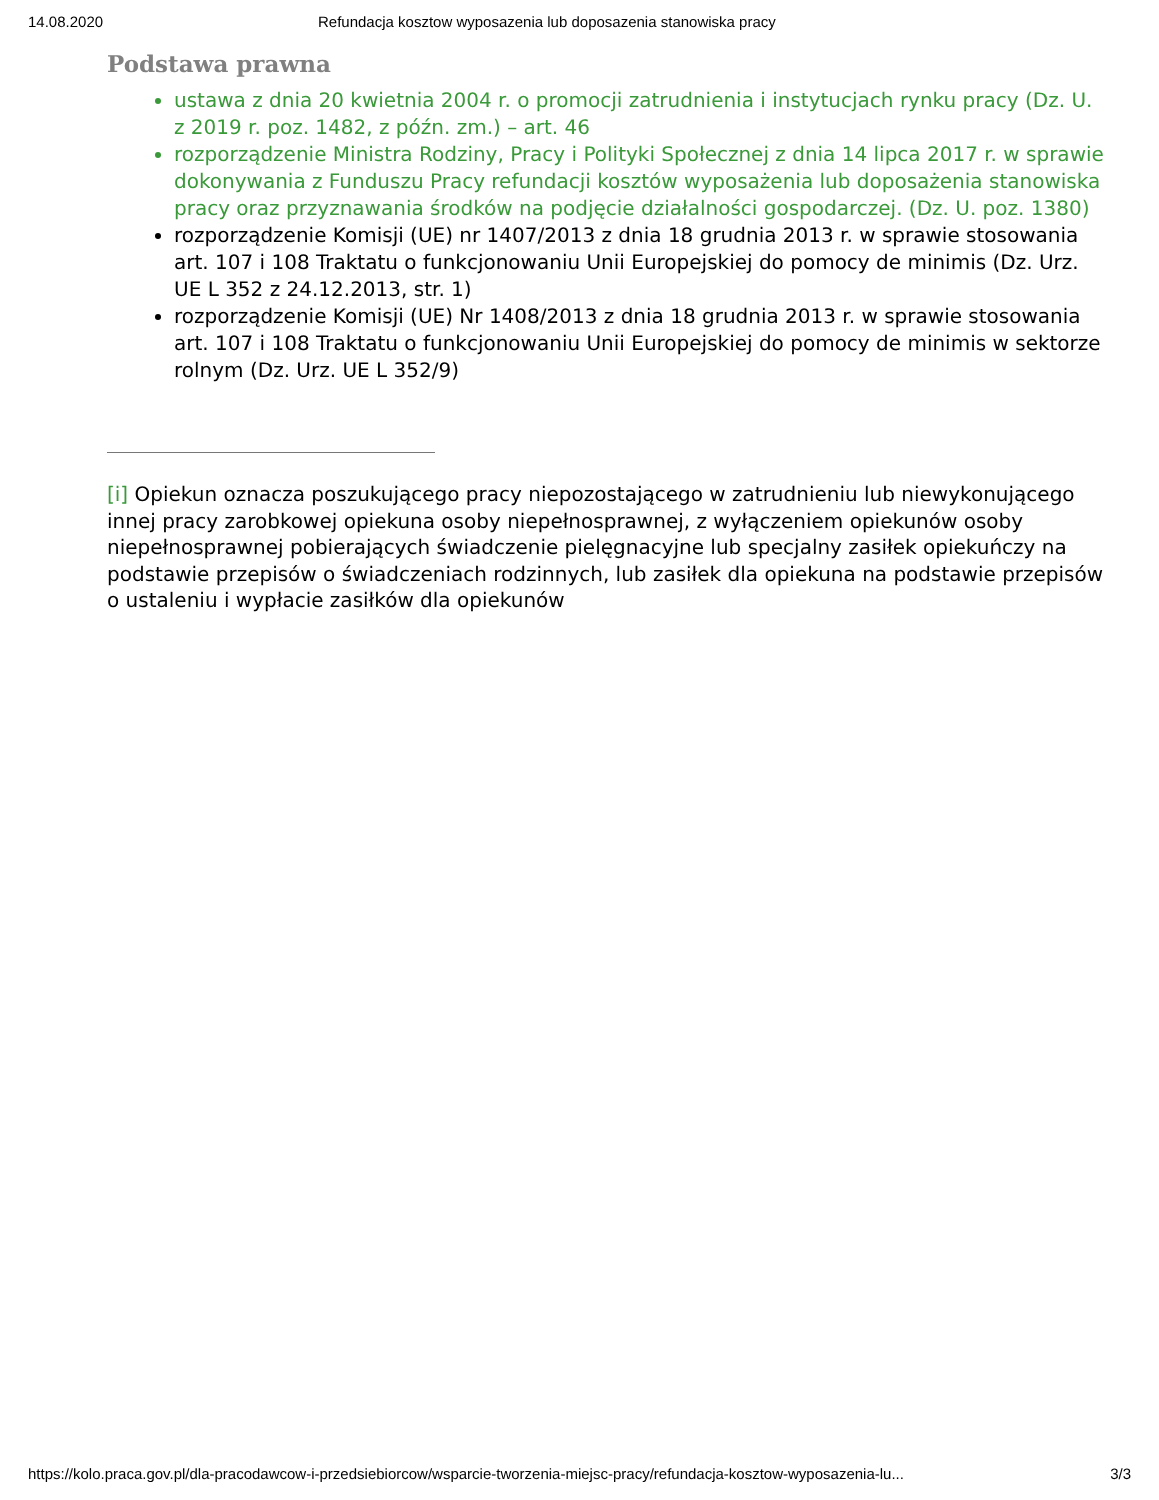14.08.2020 Refundacja kosztow wyposazenia lub doposazenia stanowiska pracy
Podstawa prawna
ustawa z dnia 20 kwietnia 2004 r. o promocji zatrudnienia i instytucjach rynku pracy (Dz. U. z 2019 r. poz. 1482, z późn. zm.) – art. 46
rozporządzenie Ministra Rodziny, Pracy i Polityki Społecznej z dnia 14 lipca 2017 r. w sprawie dokonywania z Funduszu Pracy refundacji kosztów wyposażenia lub doposażenia stanowiska pracy oraz przyznawania środków na podjęcie działalności gospodarczej. (Dz. U. poz. 1380)
rozporządzenie Komisji (UE) nr 1407/2013 z dnia 18 grudnia 2013 r. w sprawie stosowania art. 107 i 108 Traktatu o funkcjonowaniu Unii Europejskiej do pomocy de minimis (Dz. Urz. UE L 352 z 24.12.2013, str. 1)
rozporządzenie Komisji (UE) Nr 1408/2013 z dnia 18 grudnia 2013 r. w sprawie stosowania art. 107 i 108 Traktatu o funkcjonowaniu Unii Europejskiej do pomocy de minimis w sektorze rolnym (Dz. Urz. UE L 352/9)
[i] Opiekun oznacza poszukującego pracy niepozostającego w zatrudnieniu lub niewykonującego innej pracy zarobkowej opiekuna osoby niepełnosprawnej, z wyłączeniem opiekunów osoby niepełnosprawnej pobierających świadczenie pielęgnacyjne lub specjalny zasiłek opiekuńczy na podstawie przepisów o świadczeniach rodzinnych, lub zasiłek dla opiekuna na podstawie przepisów o ustaleniu i wypłacie zasiłków dla opiekunów
https://kolo.praca.gov.pl/dla-pracodawcow-i-przedsiebiorcow/wsparcie-tworzenia-miejsc-pracy/refundacja-kosztow-wyposazenia-lu... 3/3